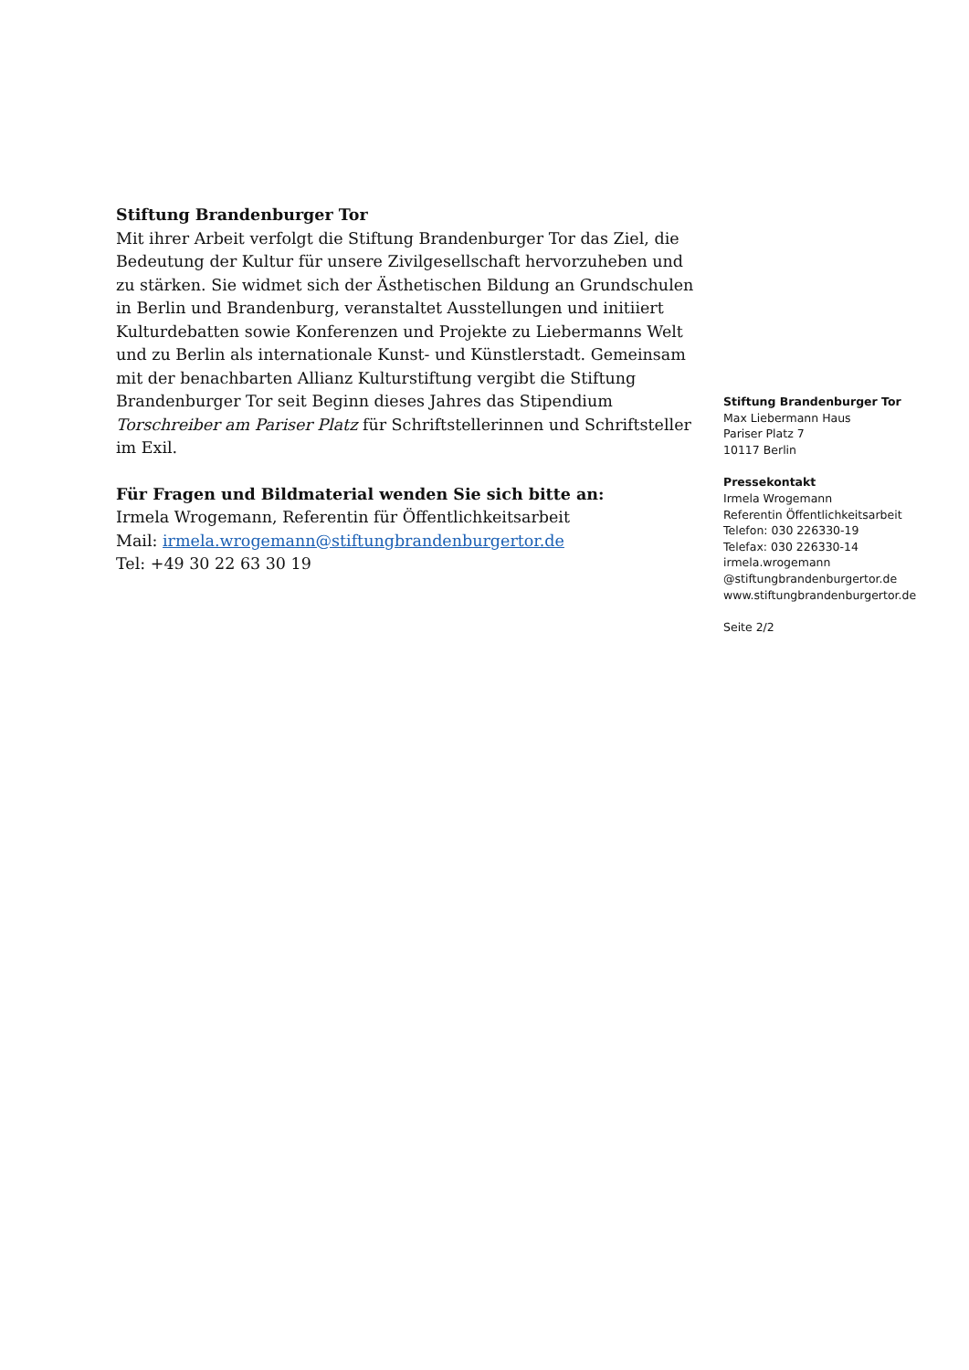Stiftung Brandenburger Tor
Mit ihrer Arbeit verfolgt die Stiftung Brandenburger Tor das Ziel, die Bedeutung der Kultur für unsere Zivilgesellschaft hervorzuheben und zu stärken. Sie widmet sich der Ästhetischen Bildung an Grundschulen in Berlin und Brandenburg, veranstaltet Ausstellungen und initiiert Kulturdebatten sowie Konferenzen und Projekte zu Liebermanns Welt und zu Berlin als internationale Kunst- und Künstlerstadt. Gemeinsam mit der benachbarten Allianz Kulturstiftung vergibt die Stiftung Brandenburger Tor seit Beginn dieses Jahres das Stipendium Torschreiber am Pariser Platz für Schriftstellerinnen und Schriftsteller im Exil.
Für Fragen und Bildmaterial wenden Sie sich bitte an:
Irmela Wrogemann, Referentin für Öffentlichkeitsarbeit
Mail: irmela.wrogemann@stiftungbrandenburgertor.de
Tel: +49 30 22 63 30 19
Stiftung Brandenburger Tor
Max Liebermann Haus
Pariser Platz 7
10117 Berlin
Pressekontakt
Irmela Wrogemann
Referentin Öffentlichkeitsarbeit
Telefon: 030 226330-19
Telefax: 030 226330-14
irmela.wrogemann
@stiftungbrandenburgertor.de
www.stiftungbrandenburgertor.de
Seite 2/2